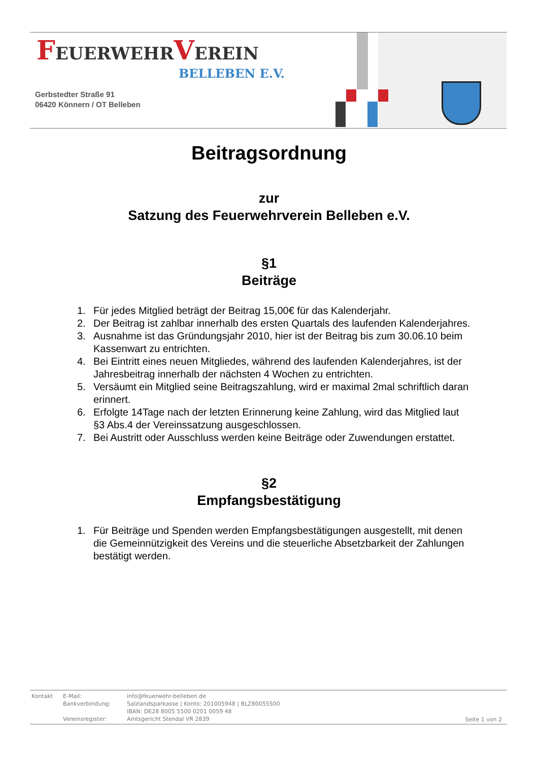FEUERWEHRVEREIN
BELLEBEN E.V.
Gerbstedter Straße 91
06420 Könnern / OT Belleben
Beitragsordnung
zur
Satzung des Feuerwehrverein Belleben e.V.
§1
Beiträge
1. Für jedes Mitglied beträgt der Beitrag 15,00€ für das Kalenderjahr.
2. Der Beitrag ist zahlbar innerhalb des ersten Quartals des laufenden Kalenderjahres.
3. Ausnahme ist das Gründungsjahr 2010, hier ist der Beitrag bis zum 30.06.10 beim Kassenwart zu entrichten.
4. Bei Eintritt eines neuen Mitgliedes, während des laufenden Kalenderjahres, ist der Jahresbeitrag innerhalb der nächsten 4 Wochen zu entrichten.
5. Versäumt ein Mitglied seine Beitragszahlung, wird er maximal 2mal schriftlich daran erinnert.
6. Erfolgte 14Tage nach der letzten Erinnerung keine Zahlung, wird das Mitglied laut §3 Abs.4 der Vereinssatzung ausgeschlossen.
7. Bei Austritt oder Ausschluss werden keine Beiträge oder Zuwendungen erstattet.
§2
Empfangsbestätigung
1. Für Beiträge und Spenden werden Empfangsbestätigungen ausgestellt, mit denen die Gemeinnützigkeit des Vereins und die steuerliche Absetzbarkeit der Zahlungen bestätigt werden.
| Kontakt | E-Mail: | info@feuerwehr-belleben.de |
| | Bankverbindung: | Salzlandsparkasse / Konto: 201005948 / BLZ80055500 |
| | | IBAN: DE28 8005 5500 0201 0059 48 |
| | Vereinsregister: | Amtsgericht Stendal VR 2839 |
Seite 1 von 2